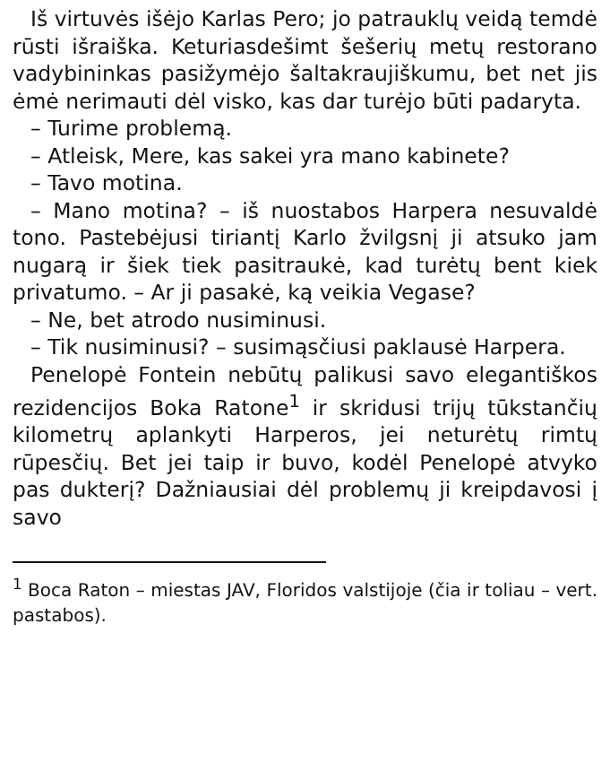Iš virtuvės išėjo Karlas Pero; jo patrauklų veidą temdė rūsti išraiška. Keturiasdešimt šešerių metų restorano vadybininkas pasižymėjo šaltakraujiškumu, bet net jis ėmė nerimauti dėl visko, kas dar turėjo būti padaryta.
– Turime problemą.
– Atleisk, Mere, kas sakei yra mano kabinete?
– Tavo motina.
– Mano motina? – iš nuostabos Harpera nesuvaldė tono. Pastebėjusi tiriantį Karlo žvilgsnį ji atsuko jam nugarą ir šiek tiek pasitraukė, kad turėtų bent kiek privatumo. – Ar ji pasakė, ką veikia Vegase?
– Ne, bet atrodo nusiminusi.
– Tik nusiminusi? – susimąsčiusi paklausė Harpera.
Penelopė Fontein nebūtų palikusi savo elegantiškos rezidencijos Boka Ratone<sup>1</sup> ir skridusi trijų tūkstančių kilometrų aplankyti Harperos, jei neturėtų rimtų rūpesčių. Bet jei taip ir buvo, kodėl Penelopė atvyko pas dukterį? Dažniausiai dėl problemų ji kreipdavosi į savo
<sup>1</sup> Boca Raton – miestas JAV, Floridos valstijoje (čia ir toliau – vert. pastabos).